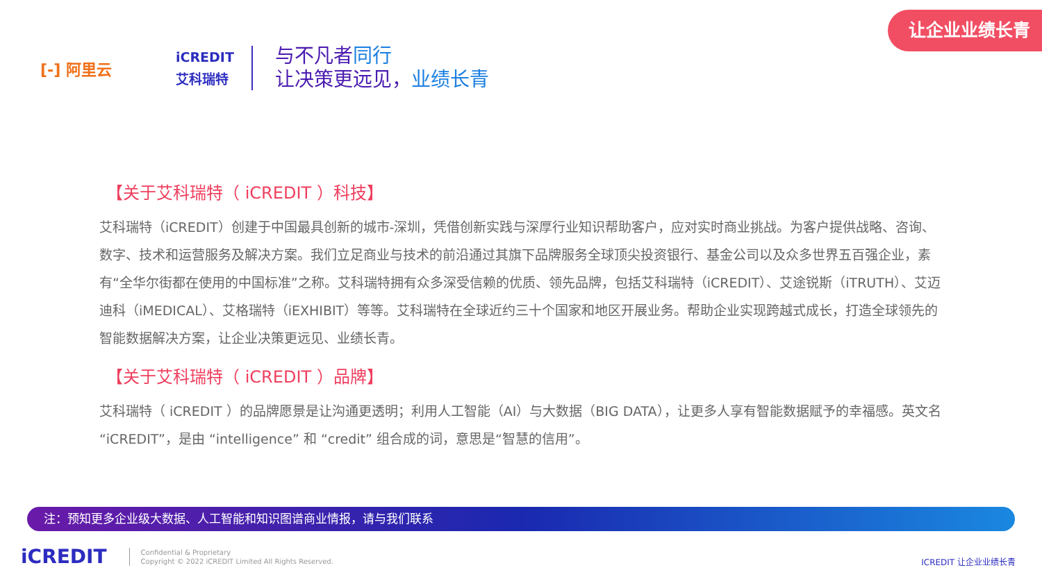让企业业绩长青
[-] 阿里云
iCREDIT
艾科瑞特
与不凡者同行
让决策更远见，业绩长青
【关于艾科瑞特（ iCREDIT ）科技】
艾科瑞特（iCREDIT）创建于中国最具创新的城市-深圳，凭借创新实践与深厚行业知识帮助客户，应对实时商业挑战。为客户提供战略、咨询、数字、技术和运营服务及解决方案。我们立足商业与技术的前沿通过其旗下品牌服务全球顶尖投资银行、基金公司以及众多世界五百强企业，素有“全华尔街都在使用的中国标准”之称。艾科瑞特拥有众多深受信赖的优质、领先品牌，包括艾科瑞特（iCREDIT）、艾途锐斯（iTRUTH）、艾迈迪科（iMEDICAL）、艾格瑞特（iEXHIBIT）等等。艾科瑞特在全球近约三十个国家和地区开展业务。帮助企业实现跨越式成长，打造全球领先的智能数据解决方案，让企业决策更远见、业绩长青。
【关于艾科瑞特（ iCREDIT ）品牌】
艾科瑞特（ iCREDIT ）的品牌愿景是让沟通更透明；利用人工智能（AI）与大数据（BIG DATA），让更多人享有智能数据赋予的幸福感。英文名 “iCREDIT”，是由 “intelligence” 和 “credit” 组合成的词，意思是“智慧的信用”。
注：预知更多企业级大数据、人工智能和知识图谱商业情报，请与我们联系
iCREDIT
Confidential & Proprietary
Copyright © 2022 iCREDIT Limited All Rights Reserved.
ICREDIT 让企业业绩长青